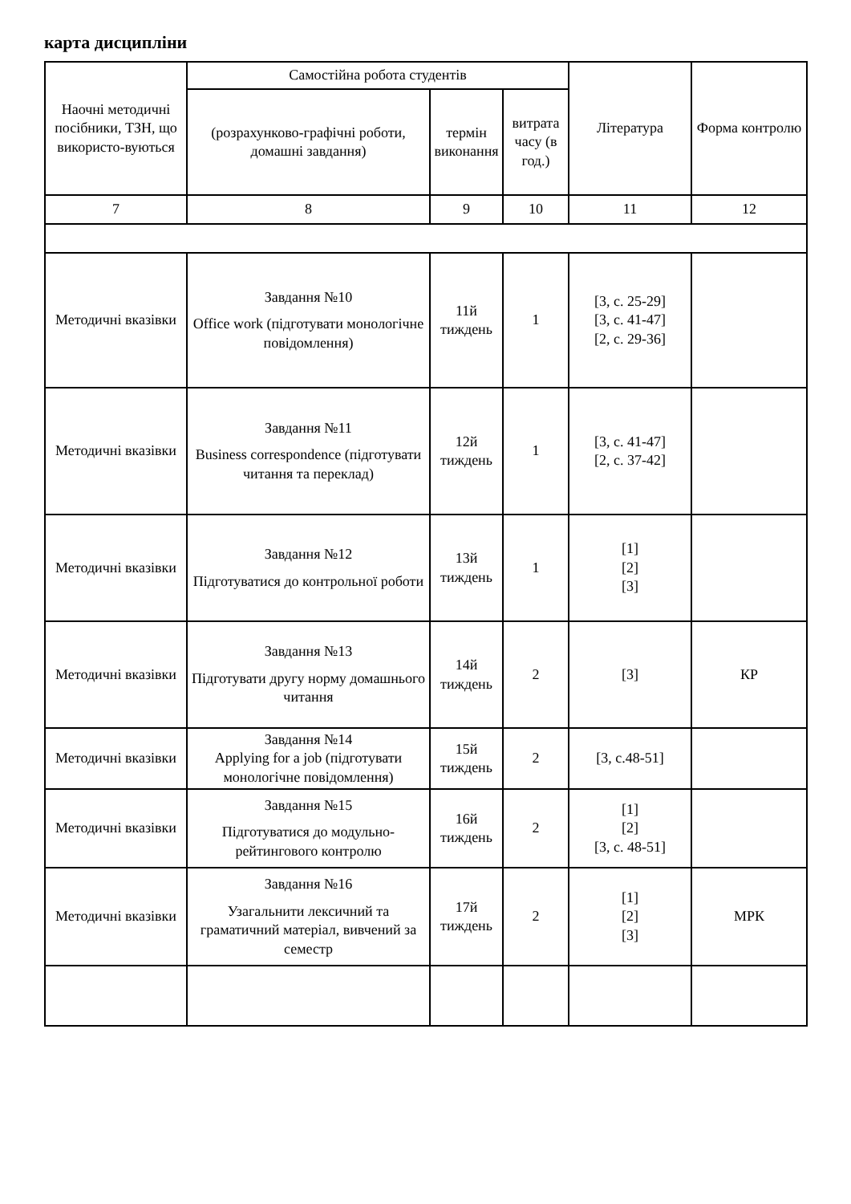карта дисципліни
| Наочні методичні посібники, ТЗН, що використо-вуються | Самостійна робота студентів | | | Література | Форма контролю |
| --- | --- | --- | --- | --- | --- |
| | (розрахунково-графічні роботи, домашні завдання) | термін виконання | витрата часу (в год.) | | |
| 7 | 8 | 9 | 10 | 11 | 12 |
| Методичні вказівки | Завдання №10 Office work (підготувати монологічне повідомлення) | 11й тиждень | 1 | [3, с. 25-29] [3, с. 41-47] [2, с. 29-36] | |
| Методичні вказівки | Завдання №11 Business correspondence (підготувати читання та переклад) | 12й тиждень | 1 | [3, с. 41-47] [2, с. 37-42] | |
| Методичні вказівки | Завдання №12 Підготуватися до контрольної роботи | 13й тиждень | 1 | [1] [2] [3] | |
| Методичні вказівки | Завдання №13 Підготувати другу норму домашнього читання | 14й тиждень | 2 | [3] | КР |
| Методичні вказівки | Завдання №14 Applying for a job (підготувати монологічне повідомлення) | 15й тиждень | 2 | [3, с.48-51] | |
| Методичні вказівки | Завдання №15 Підготуватися до модульно-рейтингового контролю | 16й тиждень | 2 | [1] [2] [3, с. 48-51] | |
| Методичні вказівки | Завдання №16 Узагальнити лексичний та граматичний матеріал, вивчений за семестр | 17й тиждень | 2 | [1] [2] [3] | МРК |